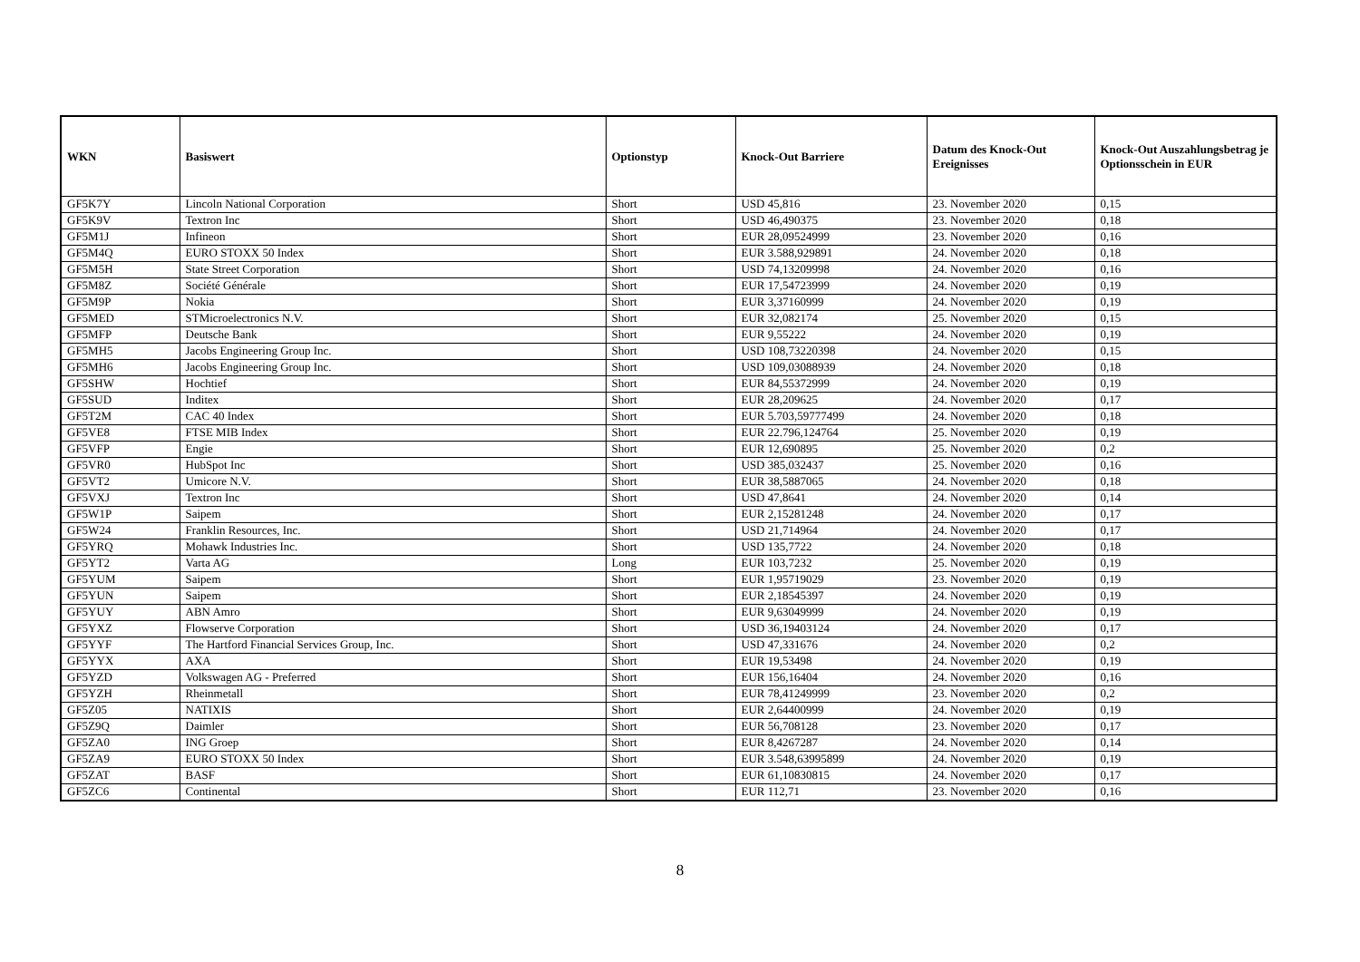| WKN | Basiswert | Optionstyp | Knock-Out Barriere | Datum des Knock-Out Ereignisses | Knock-Out Auszahlungsbetrag je Optionsschein in EUR |
| --- | --- | --- | --- | --- | --- |
| GF5K7Y | Lincoln National Corporation | Short | USD 45,816 | 23. November 2020 | 0,15 |
| GF5K9V | Textron Inc | Short | USD 46,490375 | 23. November 2020 | 0,18 |
| GF5M1J | Infineon | Short | EUR 28,09524999 | 23. November 2020 | 0,16 |
| GF5M4Q | EURO STOXX 50 Index | Short | EUR 3.588,929891 | 24. November 2020 | 0,18 |
| GF5M5H | State Street Corporation | Short | USD 74,13209998 | 24. November 2020 | 0,16 |
| GF5M8Z | Société Générale | Short | EUR 17,54723999 | 24. November 2020 | 0,19 |
| GF5M9P | Nokia | Short | EUR 3,37160999 | 24. November 2020 | 0,19 |
| GF5MED | STMicroelectronics N.V. | Short | EUR 32,082174 | 25. November 2020 | 0,15 |
| GF5MFP | Deutsche Bank | Short | EUR 9,55222 | 24. November 2020 | 0,19 |
| GF5MH5 | Jacobs Engineering Group Inc. | Short | USD 108,73220398 | 24. November 2020 | 0,15 |
| GF5MH6 | Jacobs Engineering Group Inc. | Short | USD 109,03088939 | 24. November 2020 | 0,18 |
| GF5SHW | Hochtief | Short | EUR 84,55372999 | 24. November 2020 | 0,19 |
| GF5SUD | Inditex | Short | EUR 28,209625 | 24. November 2020 | 0,17 |
| GF5T2M | CAC 40 Index | Short | EUR 5.703,59777499 | 24. November 2020 | 0,18 |
| GF5VE8 | FTSE MIB Index | Short | EUR 22.796,124764 | 25. November 2020 | 0,19 |
| GF5VFP | Engie | Short | EUR 12,690895 | 25. November 2020 | 0,2 |
| GF5VR0 | HubSpot Inc | Short | USD 385,032437 | 25. November 2020 | 0,16 |
| GF5VT2 | Umicore N.V. | Short | EUR 38,5887065 | 24. November 2020 | 0,18 |
| GF5VXJ | Textron Inc | Short | USD 47,8641 | 24. November 2020 | 0,14 |
| GF5W1P | Saipem | Short | EUR 2,15281248 | 24. November 2020 | 0,17 |
| GF5W24 | Franklin Resources, Inc. | Short | USD 21,714964 | 24. November 2020 | 0,17 |
| GF5YRQ | Mohawk Industries Inc. | Short | USD 135,7722 | 24. November 2020 | 0,18 |
| GF5YT2 | Varta AG | Long | EUR 103,7232 | 25. November 2020 | 0,19 |
| GF5YUM | Saipem | Short | EUR 1,95719029 | 23. November 2020 | 0,19 |
| GF5YUN | Saipem | Short | EUR 2,18545397 | 24. November 2020 | 0,19 |
| GF5YUY | ABN Amro | Short | EUR 9,63049999 | 24. November 2020 | 0,19 |
| GF5YXZ | Flowserve Corporation | Short | USD 36,19403124 | 24. November 2020 | 0,17 |
| GF5YYF | The Hartford Financial Services Group, Inc. | Short | USD 47,331676 | 24. November 2020 | 0,2 |
| GF5YYX | AXA | Short | EUR 19,53498 | 24. November 2020 | 0,19 |
| GF5YZD | Volkswagen AG - Preferred | Short | EUR 156,16404 | 24. November 2020 | 0,16 |
| GF5YZH | Rheinmetall | Short | EUR 78,41249999 | 23. November 2020 | 0,2 |
| GF5Z05 | NATIXIS | Short | EUR 2,64400999 | 24. November 2020 | 0,19 |
| GF5Z9Q | Daimler | Short | EUR 56,708128 | 23. November 2020 | 0,17 |
| GF5ZA0 | ING Groep | Short | EUR 8,4267287 | 24. November 2020 | 0,14 |
| GF5ZA9 | EURO STOXX 50 Index | Short | EUR 3.548,63995899 | 24. November 2020 | 0,19 |
| GF5ZAT | BASF | Short | EUR 61,10830815 | 24. November 2020 | 0,17 |
| GF5ZC6 | Continental | Short | EUR 112,71 | 23. November 2020 | 0,16 |
8